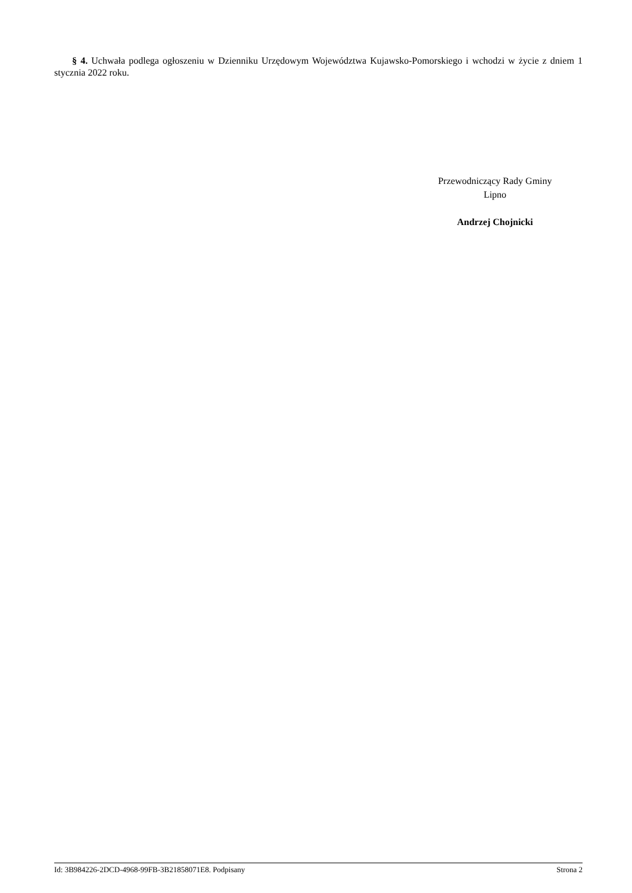§ 4. Uchwała podlega ogłoszeniu w Dzienniku Urzędowym Województwa Kujawsko-Pomorskiego i wchodzi w życie z dniem 1 stycznia 2022 roku.
Przewodniczący Rady Gminy
Lipno
Andrzej Chojnicki
Id: 3B984226-2DCD-4968-99FB-3B21858071E8. Podpisany Strona 2